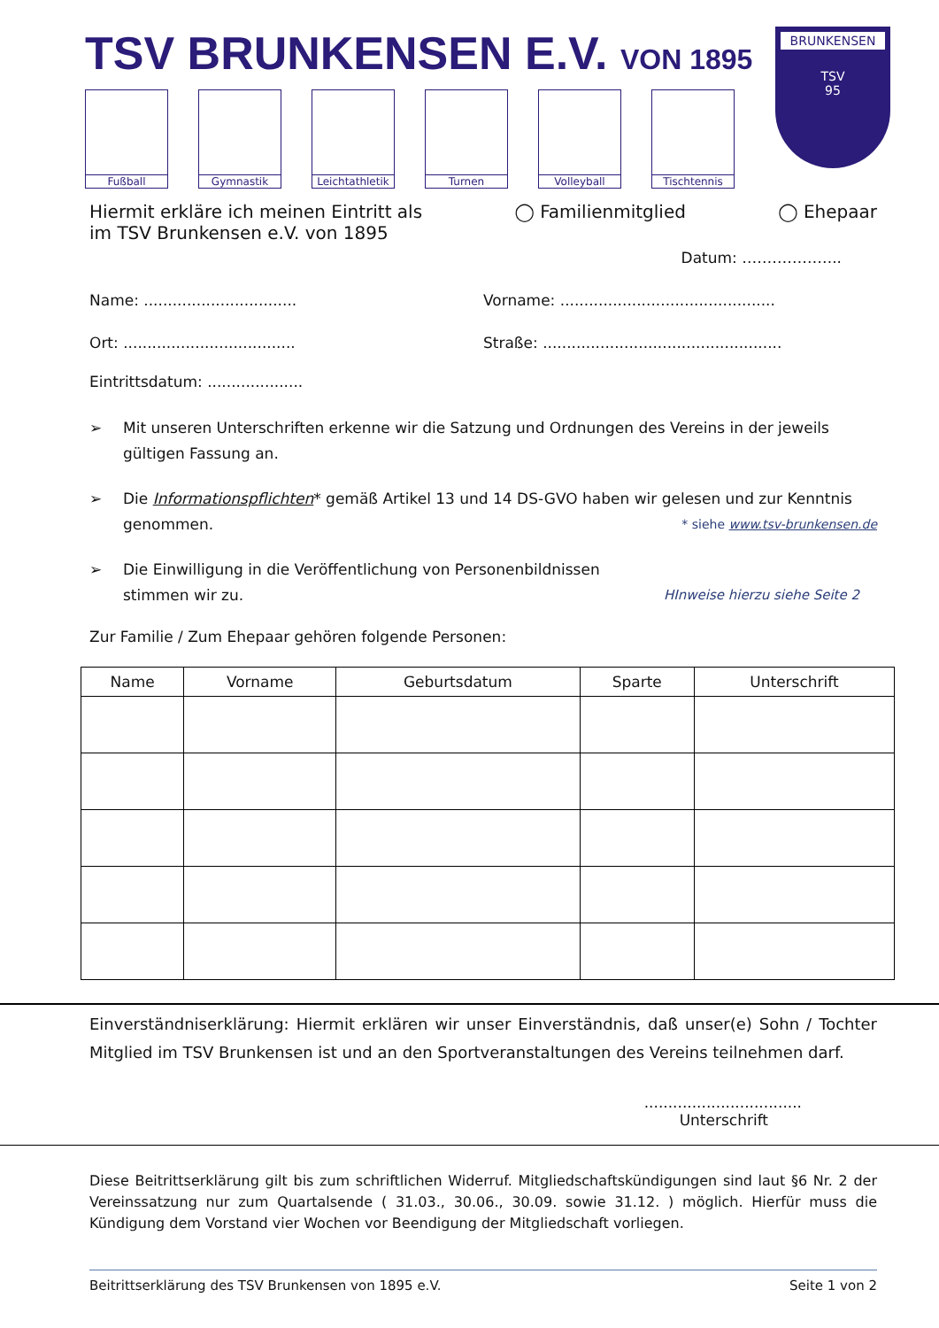TSV BRUNKENSEN E.V. VON 1895
Fußball Gymnastik Leichtathletik
Turnen Volleyball
Tischtennis
BRUNKENSEN
TSV
95
Hiermit erkläre ich meinen Eintritt als ◯ Familienmitglied ◯ Ehepaar
im TSV Brunkensen e.V. von 1895
Datum: ………………..
Name: ................................ Vorname: .............................................
Ort: .................................... Straße: ..................................................
Eintrittsdatum: ....................
➢ Mit unseren Unterschriften erkenne wir die Satzung und Ordnungen des Vereins in der jeweils gültigen Fassung an.
➢ Die Informationspflichten* gemäß Artikel 13 und 14 DS-GVO haben wir gelesen und zur Kenntnis genommen. * siehe www.tsv-brunkensen.de
➢ Die Einwilligung in die Veröffentlichung von Personenbildnissen
stimmen wir zu. HInweise hierzu siehe Seite 2
Zur Familie / Zum Ehepaar gehören folgende Personen:
| Name | Vorname | Geburtsdatum | Sparte | Unterschrift |
| --- | --- | --- | --- | --- |
Einverständniserklärung: Hiermit erklären wir unser Einverständnis, daß unser(e) Sohn / Tochter Mitglied im TSV Brunkensen ist und an den Sportveranstaltungen des Vereins teilnehmen darf.
.................................
Unterschrift
Diese Beitrittserklärung gilt bis zum schriftlichen Widerruf. Mitgliedschaftskündigungen sind laut §6 Nr. 2 der Vereinssatzung nur zum Quartalsende ( 31.03., 30.06., 30.09. sowie 31.12. ) möglich. Hierfür muss die Kündigung dem Vorstand vier Wochen vor Beendigung der Mitgliedschaft vorliegen.
Beitrittserklärung des TSV Brunkensen von 1895 e.V. Seite 1 von 2